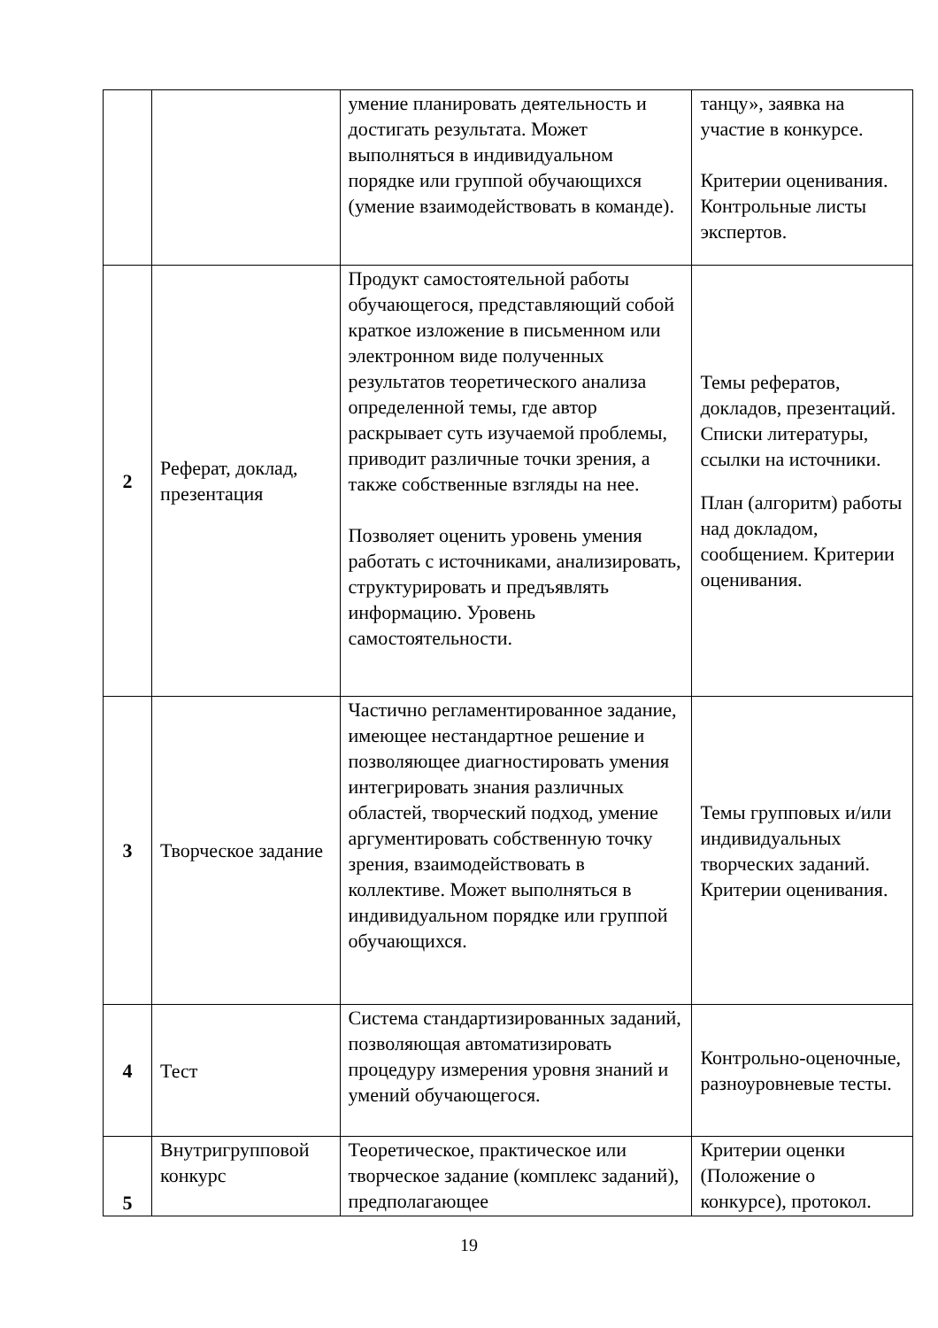| | | умение планировать деятельность и достигать результата. Может выполняться в индивидуальном порядке или группой обучающихся (умение взаимодействовать в команде). | танцу», заявка на участие в конкурсе. Критерии оценивания. Контрольные листы экспертов. |
| 2 | Реферат, доклад, презентация | Продукт самостоятельной работы обучающегося, представляющий собой краткое изложение в письменном или электронном виде полученных результатов теоретического анализа определенной темы, где автор раскрывает суть изучаемой проблемы, приводит различные точки зрения, а также собственные взгляды на нее. Позволяет оценить уровень умения работать с источниками, анализировать, структурировать и предъявлять информацию. Уровень самостоятельности. | Темы рефератов, докладов, презентаций. Списки литературы, ссылки на источники. План (алгоритм) работы над докладом, сообщением. Критерии оценивания. |
| 3 | Творческое задание | Частично регламентированное задание, имеющее нестандартное решение и позволяющее диагностировать умения интегрировать знания различных областей, творческий подход, умение аргументировать собственную точку зрения, взаимодействовать в коллективе. Может выполняться в индивидуальном порядке или группой обучающихся. | Темы групповых и/или индивидуальных творческих заданий. Критерии оценивания. |
| 4 | Тест | Система стандартизированных заданий, позволяющая автоматизировать процедуру измерения уровня знаний и умений обучающегося. | Контрольно-оценочные, разноуровневые тесты. |
| 5 | Внутригрупповой конкурс | Теоретическое, практическое или творческое задание (комплекс заданий), предполагающее | Критерии оценки (Положение о конкурсе), протокол. |
19